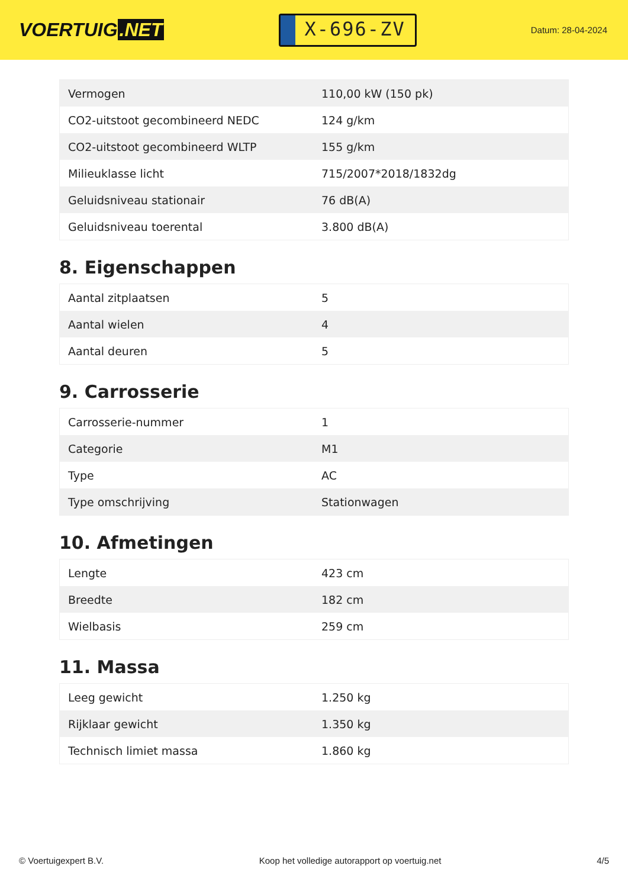VOERTUIG.NET
X-696-ZV
Datum: 28-04-2024
| Vermogen | 110,00 kW (150 pk) |
| CO2-uitstoot gecombineerd NEDC | 124 g/km |
| CO2-uitstoot gecombineerd WLTP | 155 g/km |
| Milieuklasse licht | 715/2007*2018/1832dg |
| Geluidsniveau stationair | 76 dB(A) |
| Geluidsniveau toerental | 3.800 dB(A) |
8. Eigenschappen
| Aantal zitplaatsen | 5 |
| Aantal wielen | 4 |
| Aantal deuren | 5 |
9. Carrosserie
| Carrosserie-nummer | 1 |
| Categorie | M1 |
| Type | AC |
| Type omschrijving | Stationwagen |
10. Afmetingen
| Lengte | 423 cm |
| Breedte | 182 cm |
| Wielbasis | 259 cm |
11. Massa
| Leeg gewicht | 1.250 kg |
| Rijklaar gewicht | 1.350 kg |
| Technisch limiet massa | 1.860 kg |
© Voertuigexpert B.V. Koop het volledige autorapport op voertuig.net 4/5